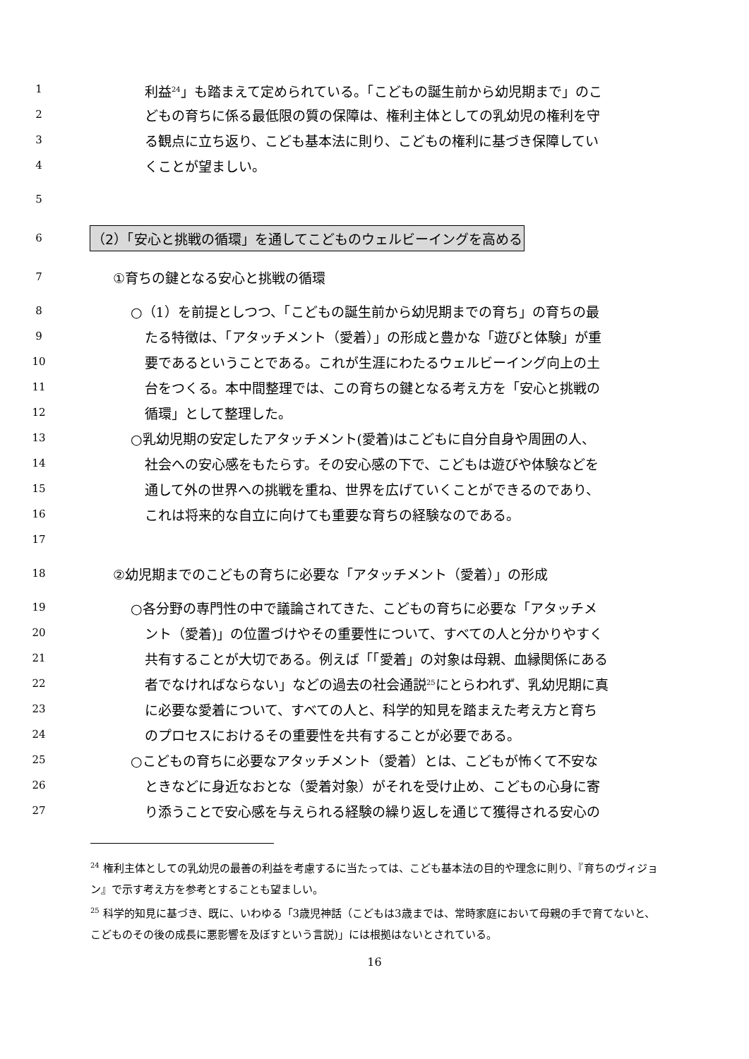1 利益<sup>24</sup>」も踏まえて定められている。「こどもの誕生前から幼児期まで」のこ
2 どもの育ちに係る最低限の質の保障は、権利主体としての乳幼児の権利を守
3 る観点に立ち返り、こども基本法に則り、こどもの権利に基づき保障してい
4 くことが望ましい。
5
6 （2）「安心と挑戦の循環」を通してこどものウェルビーイングを高める
7 ①育ちの鍵となる安心と挑戦の循環
8 ○（1）を前提としつつ、「こどもの誕生前から幼児期までの育ち」の育ちの最
9 たる特徴は、「アタッチメント（愛着）」の形成と豊かな「遊びと体験」が重
10 要であるということである。これが生涯にわたるウェルビーイング向上の土
11 台をつくる。本中間整理では、この育ちの鍵となる考え方を「安心と挑戦の
12 循環」として整理した。
13 ○乳幼児期の安定したアタッチメント(愛着)はこどもに自分自身や周囲の人、
14 社会への安心感をもたらす。その安心感の下で、こどもは遊びや体験などを
15 通して外の世界への挑戦を重ね、世界を広げていくことができるのであり、
16 これは将来的な自立に向けても重要な育ちの経験なのである。
17
18 ②幼児期までのこどもの育ちに必要な「アタッチメント（愛着）」の形成
19 ○各分野の専門性の中で議論されてきた、こどもの育ちに必要な「アタッチメ
20 ント（愛着)」の位置づけやその重要性について、すべての人と分かりやすく
21 共有することが大切である。例えば「「愛着」の対象は母親、血縁関係にある
22 者でなければならない」などの過去の社会通説<sup>25</sup>にとらわれず、乳幼児期に真
23 に必要な愛着について、すべての人と、科学的知見を踏まえた考え方と育ち
24 のプロセスにおけるその重要性を共有することが必要である。
25 ○こどもの育ちに必要なアタッチメント（愛着）とは、こどもが怖くて不安な
26 ときなどに身近なおとな（愛着対象）がそれを受け止め、こどもの心身に寄
27 り添うことで安心感を与えられる経験の繰り返しを通じて獲得される安心の
<sup>24</sup> 権利主体としての乳幼児の最善の利益を考慮するに当たっては、こども基本法の目的や理念に則り、『育ちのヴィジョン』で示す考え方を参考とすることも望ましい。
<sup>25</sup> 科学的知見に基づき、既に、いわゆる「3歳児神話（こどもは3歳までは、常時家庭において母親の手で育てないと、こどものその後の成長に悪影響を及ぼすという言説)」には根拠はないとされている。
16